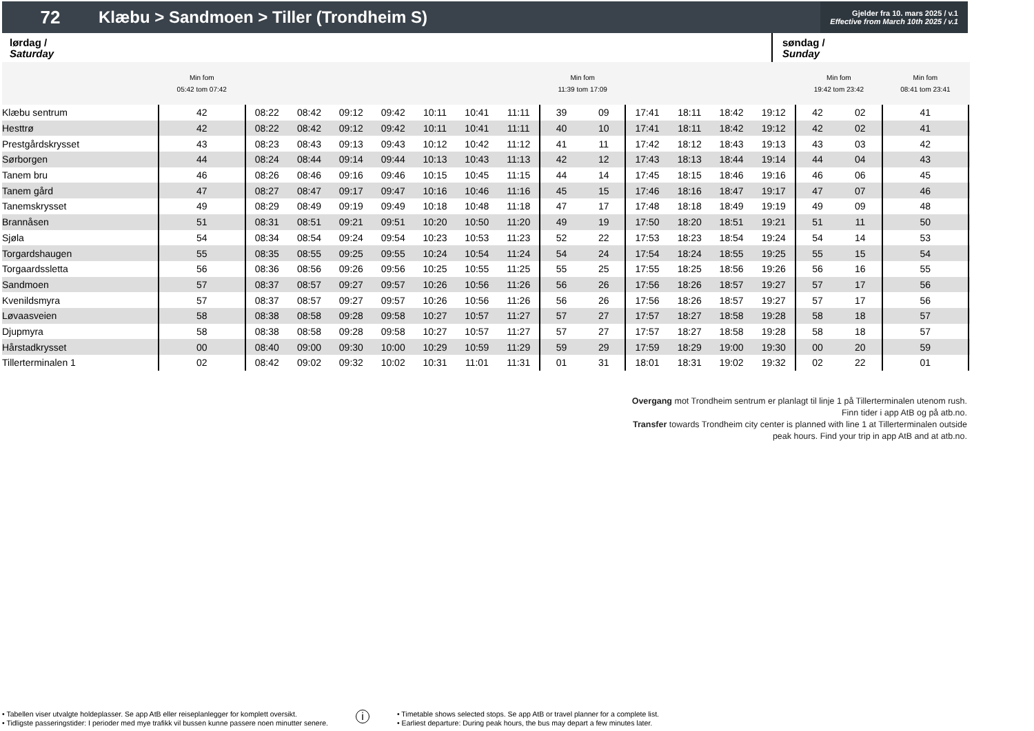72
Klæbu > Sandmoen > Tiller (Trondheim S)
Gjelder fra 10. mars 2025 / v.1
Effective from March 10th 2025 / v.1
lørdag /
Saturday
søndag /
Sunday
| | Min fom 05:42 tom 07:42 | | | | | | | | Min fom 11:39 tom 17:09 | | | | | | Min fom 19:42 tom 23:42 | | Min fom 08:41 tom 23:41 | |
| --- | --- | --- | --- | --- | --- | --- | --- | --- | --- | --- | --- | --- | --- | --- | --- | --- | --- | --- |
| Klæbu sentrum | 42 | 08:22 | 08:42 | 09:12 | 09:42 | 10:11 | 10:41 | 11:11 | 39 | 09 | 17:41 | 18:11 | 18:42 | 19:12 | 42 | 02 | 41 | |
| Hesttrø | 42 | 08:22 | 08:42 | 09:12 | 09:42 | 10:11 | 10:41 | 11:11 | 40 | 10 | 17:41 | 18:11 | 18:42 | 19:12 | 42 | 02 | 41 | |
| Prestgårdskrysset | 43 | 08:23 | 08:43 | 09:13 | 09:43 | 10:12 | 10:42 | 11:12 | 41 | 11 | 17:42 | 18:12 | 18:43 | 19:13 | 43 | 03 | 42 | |
| Sørborgen | 44 | 08:24 | 08:44 | 09:14 | 09:44 | 10:13 | 10:43 | 11:13 | 42 | 12 | 17:43 | 18:13 | 18:44 | 19:14 | 44 | 04 | 43 | |
| Tanem bru | 46 | 08:26 | 08:46 | 09:16 | 09:46 | 10:15 | 10:45 | 11:15 | 44 | 14 | 17:45 | 18:15 | 18:46 | 19:16 | 46 | 06 | 45 | |
| Tanem gård | 47 | 08:27 | 08:47 | 09:17 | 09:47 | 10:16 | 10:46 | 11:16 | 45 | 15 | 17:46 | 18:16 | 18:47 | 19:17 | 47 | 07 | 46 | |
| Tanemskrysset | 49 | 08:29 | 08:49 | 09:19 | 09:49 | 10:18 | 10:48 | 11:18 | 47 | 17 | 17:48 | 18:18 | 18:49 | 19:19 | 49 | 09 | 48 | |
| Brannåsen | 51 | 08:31 | 08:51 | 09:21 | 09:51 | 10:20 | 10:50 | 11:20 | 49 | 19 | 17:50 | 18:20 | 18:51 | 19:21 | 51 | 11 | 50 | |
| Sjøla | 54 | 08:34 | 08:54 | 09:24 | 09:54 | 10:23 | 10:53 | 11:23 | 52 | 22 | 17:53 | 18:23 | 18:54 | 19:24 | 54 | 14 | 53 | |
| Torgardshaugen | 55 | 08:35 | 08:55 | 09:25 | 09:55 | 10:24 | 10:54 | 11:24 | 54 | 24 | 17:54 | 18:24 | 18:55 | 19:25 | 55 | 15 | 54 | |
| Torgaardssletta | 56 | 08:36 | 08:56 | 09:26 | 09:56 | 10:25 | 10:55 | 11:25 | 55 | 25 | 17:55 | 18:25 | 18:56 | 19:26 | 56 | 16 | 55 | |
| Sandmoen | 57 | 08:37 | 08:57 | 09:27 | 09:57 | 10:26 | 10:56 | 11:26 | 56 | 26 | 17:56 | 18:26 | 18:57 | 19:27 | 57 | 17 | 56 | |
| Kvenildsmyra | 57 | 08:37 | 08:57 | 09:27 | 09:57 | 10:26 | 10:56 | 11:26 | 56 | 26 | 17:56 | 18:26 | 18:57 | 19:27 | 57 | 17 | 56 | |
| Løvaasveien | 58 | 08:38 | 08:58 | 09:28 | 09:58 | 10:27 | 10:57 | 11:27 | 57 | 27 | 17:57 | 18:27 | 18:58 | 19:28 | 58 | 18 | 57 | |
| Djupmyra | 58 | 08:38 | 08:58 | 09:28 | 09:58 | 10:27 | 10:57 | 11:27 | 57 | 27 | 17:57 | 18:27 | 18:58 | 19:28 | 58 | 18 | 57 | |
| Hårstadkrysset | 00 | 08:40 | 09:00 | 09:30 | 10:00 | 10:29 | 10:59 | 11:29 | 59 | 29 | 17:59 | 18:29 | 19:00 | 19:30 | 00 | 20 | 59 | |
| Tillerterminalen 1 | 02 | 08:42 | 09:02 | 09:32 | 10:02 | 10:31 | 11:01 | 11:31 | 01 | 31 | 18:01 | 18:31 | 19:02 | 19:32 | 02 | 22 | 01 | |
Overgang mot Trondheim sentrum er planlagt til linje 1 på Tillerterminalen utenom rush.
Finn tider i app AtB og på atb.no.
Transfer towards Trondheim city center is planned with line 1 at Tillerterminalen outside
peak hours. Find your trip in app AtB and at atb.no.
• Tabellen viser utvalgte holdeplasser. Se app AtB eller reiseplanlegger for komplett oversikt.
• Tidligste passeringstider: I perioder med mye trafikk vil bussen kunne passere noen minutter senere.
i
• Timetable shows selected stops. Se app AtB or travel planner for a complete list.
• Earliest departure: During peak hours, the bus may depart a few minutes later.